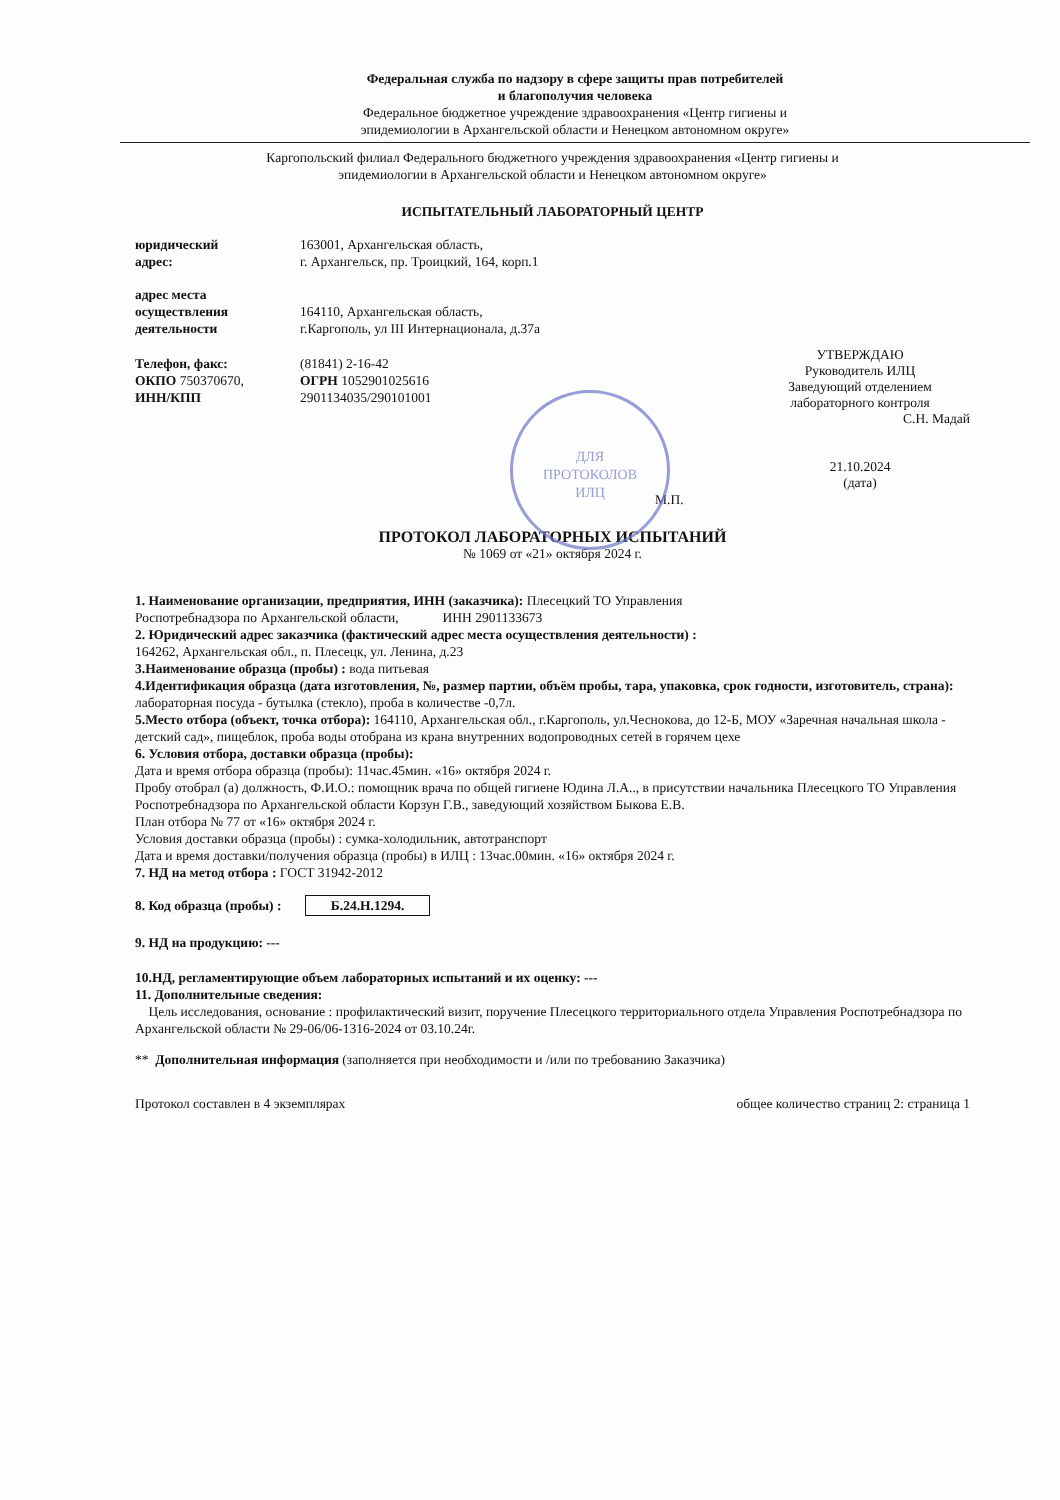Федеральная служба по надзору в сфере защиты прав потребителей
и благополучия человека
Федеральное бюджетное учреждение здравоохранения «Центр гигиены и
эпидемиологии в Архангельской области и Ненецком автономном округе»
Каргопольский филиал Федерального бюджетного учреждения здравоохранения «Центр гигиены и
эпидемиологии в Архангельской области и Ненецком автономном округе»
ИСПЫТАТЕЛЬНЫЙ ЛАБОРАТОРНЫЙ ЦЕНТР
юридический
адрес:
163001, Архангельская область,
г. Архангельск, пр. Троицкий, 164, корп.1
адрес места
осуществления
деятельности
164110, Архангельская область,
г.Каргополь, ул III Интернационала, д.37а
Телефон, факс:
ОКПО 750370670,
ИНН/КПП
(81841) 2-16-42
ОГРН 1052901025616
2901134035/290101001
УТВЕРЖДАЮ
Руководитель ИЛЦ
Заведующий отделением
лабораторного контроля
С.Н. Мадай
21.10.2024
(дата)
М.П.
ПРОТОКОЛ ЛАБОРАТОРНЫХ ИСПЫТАНИЙ
№ 1069 от «21» октября 2024 г.
1. Наименование организации, предприятия, ИНН (заказчика): Плесецкий ТО Управления
Роспотребнадзора по Архангельской области, ИНН 2901133673
2. Юридический адрес заказчика (фактический адрес места осуществления деятельности) :
164262, Архангельская обл., п. Плесецк, ул. Ленина, д.23
3.Наименование образца (пробы) : вода питьевая
4.Идентификация образца (дата изготовления, №, размер партии, объём пробы, тара, упаковка, срок годности, изготовитель, страна): лабораторная посуда - бутылка (стекло), проба в количестве -0,7л.
5.Место отбора (объект, точка отбора): 164110, Архангельская обл., г.Каргополь, ул.Чеснокова, до 12-Б, МОУ «Заречная начальная школа - детский сад», пищеблок, проба воды отобрана из крана внутренних водопроводных сетей в горячем цехе
6. Условия отбора, доставки образца (пробы):
Дата и время отбора образца (пробы): 11час.45мин. «16» октября 2024 г.
Пробу отобрал (а) должность, Ф.И.О.: помощник врача по общей гигиене Юдина Л.А.., в присутствии начальника Плесецкого ТО Управления Роспотребнадзора по Архангельской области Корзун Г.В., заведующий хозяйством Быкова Е.В.
План отбора № 77 от «16» октября 2024 г.
Условия доставки образца (пробы) : сумка-холодильник, автотранспорт
Дата и время доставки/получения образца (пробы) в ИЛЦ : 13час.00мин. «16» октября 2024 г.
7. НД на метод отбора : ГОСТ 31942-2012
8. Код образца (пробы) : Б.24.Н.1294.
9. НД на продукцию: ---
10.НД, регламентирующие объем лабораторных испытаний и их оценку: ---
11. Дополнительные сведения:
Цель исследования, основание : профилактический визит, поручение Плесецкого территориального отдела Управления Роспотребнадзора по Архангельской области № 29-06/06-1316-2024 от 03.10.24г.
** Дополнительная информация (заполняется при необходимости и /или по требованию Заказчика)
Протокол составлен в 4 экземплярах общее количество страниц 2: страница 1
ДЛЯ
ПРОТОКОЛОВ
ИЛЦ